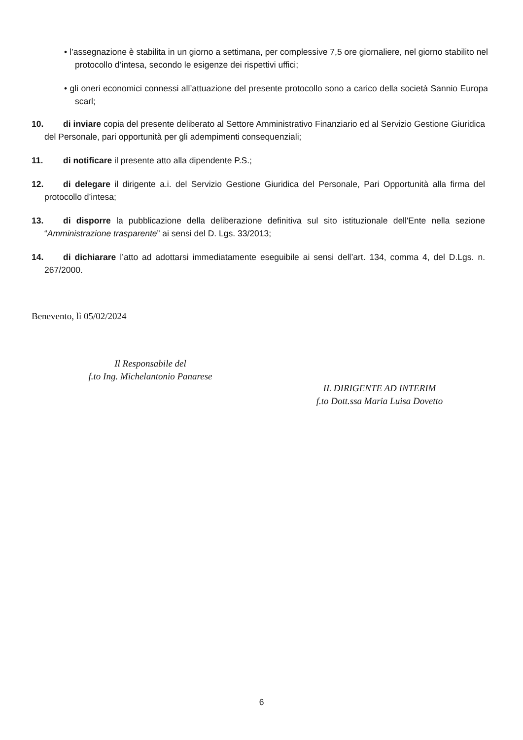• l’assegnazione è stabilita in un giorno a settimana, per complessive 7,5 ore giornaliere, nel giorno stabilito nel protocollo d’intesa, secondo le esigenze dei rispettivi uffici;
• gli oneri economici connessi all’attuazione del presente protocollo sono a carico della società Sannio Europa scarl;
10. di inviare copia del presente deliberato al Settore Amministrativo Finanziario ed al Servizio Gestione Giuridica del Personale, pari opportunità per gli adempimenti consequenziali;
11. di notificare il presente atto alla dipendente P.S.;
12. di delegare il dirigente a.i. del Servizio Gestione Giuridica del Personale, Pari Opportunità alla firma del protocollo d’intesa;
13. di disporre la pubblicazione della deliberazione definitiva sul sito istituzionale dell'Ente nella sezione “Amministrazione trasparente” ai sensi del D. Lgs. 33/2013;
14. di dichiarare l’atto ad adottarsi immediatamente eseguibile ai sensi dell’art. 134, comma 4, del D.Lgs. n. 267/2000.
Benevento, lì 05/02/2024
Il Responsabile del
f.to Ing. Michelantonio Panarese
IL DIRIGENTE AD INTERIM
f.to Dott.ssa Maria Luisa Dovetto
6